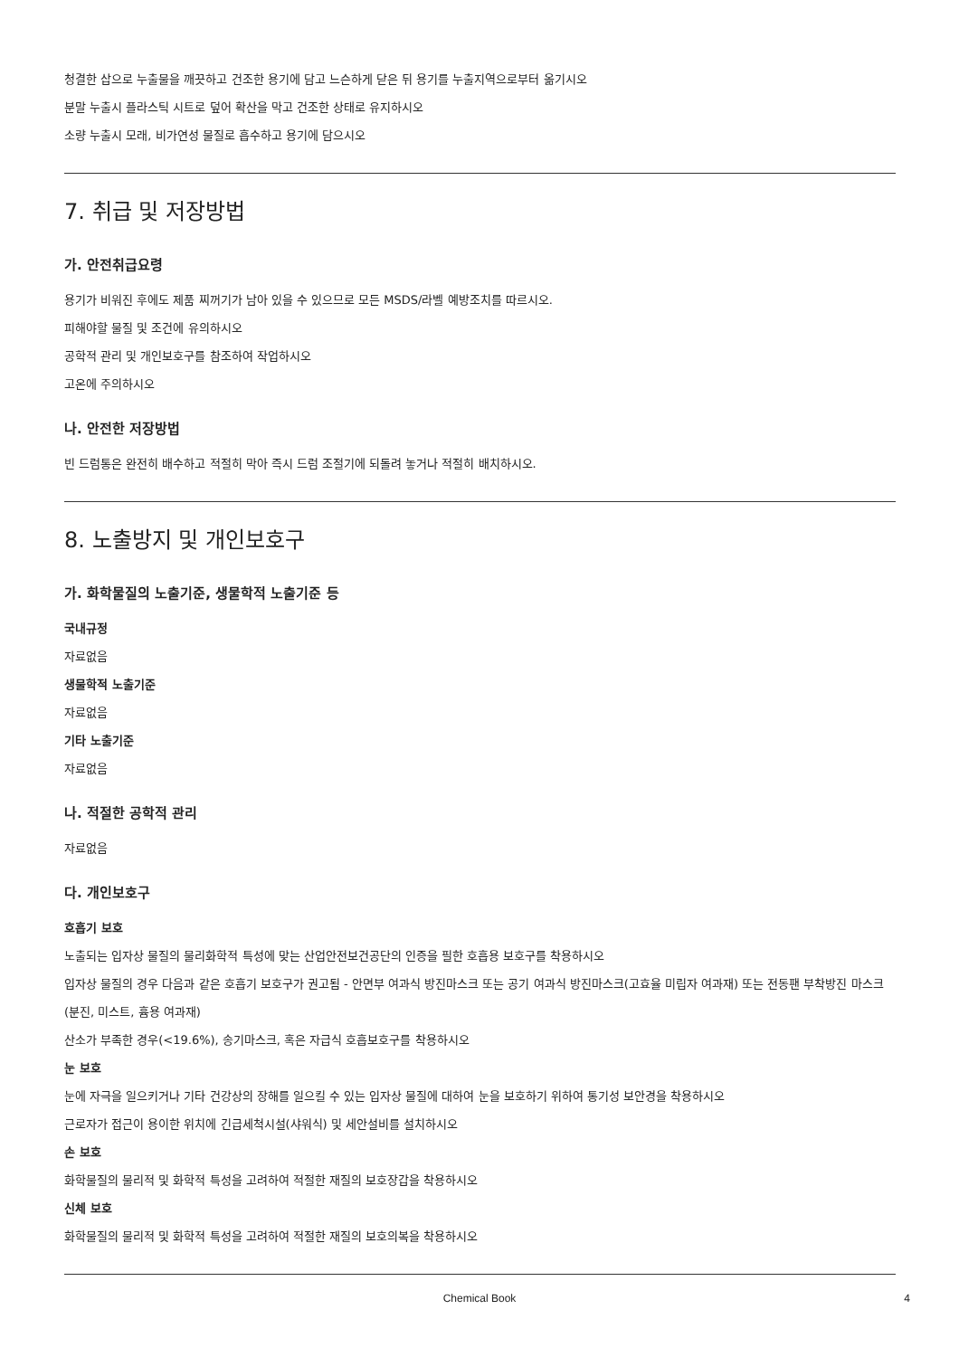청결한 삽으로 누출물을 깨끗하고 건조한 용기에 담고 느슨하게 닫은 뒤 용기를 누출지역으로부터 옮기시오
분말 누출시 플라스틱 시트로 덮어 확산을 막고 건조한 상태로 유지하시오
소량 누출시 모래, 비가연성 물질로 흡수하고 용기에 담으시오
7. 취급 및 저장방법
가. 안전취급요령
용기가 비워진 후에도 제품 찌꺼기가 남아 있을 수 있으므로 모든 MSDS/라벨 예방조치를 따르시오.
피해야할 물질 및 조건에 유의하시오
공학적 관리 및 개인보호구를 참조하여 작업하시오
고온에 주의하시오
나. 안전한 저장방법
빈 드럼통은 완전히 배수하고 적절히 막아 즉시 드럼 조절기에 되돌려 놓거나 적절히 배치하시오.
8. 노출방지 및 개인보호구
가. 화학물질의 노출기준, 생물학적 노출기준 등
국내규정
자료없음
생물학적 노출기준
자료없음
기타 노출기준
자료없음
나. 적절한 공학적 관리
자료없음
다. 개인보호구
호흡기 보호
노출되는 입자상 물질의 물리화학적 특성에 맞는 산업안전보건공단의 인증을 필한 호흡용 보호구를 착용하시오
입자상 물질의 경우 다음과 같은 호흡기 보호구가 권고됨 - 안면부 여과식 방진마스크 또는 공기 여과식 방진마스크(고효율 미립자 여과재) 또는 전동팬 부착방진 마스크(분진, 미스트, 흄용 여과재)
산소가 부족한 경우(<19.6%), 송기마스크, 혹은 자급식 호흡보호구를 착용하시오
눈 보호
눈에 자극을 일으키거나 기타 건강상의 장해를 일으킬 수 있는 입자상 물질에 대하여 눈을 보호하기 위하여 통기성 보안경을 착용하시오
근로자가 접근이 용이한 위치에 긴급세척시설(샤워식) 및 세안설비를 설치하시오
손 보호
화학물질의 물리적 및 화학적 특성을 고려하여 적절한 재질의 보호장갑을 착용하시오
신체 보호
화학물질의 물리적 및 화학적 특성을 고려하여 적절한 재질의 보호의복을 착용하시오
Chemical Book
4